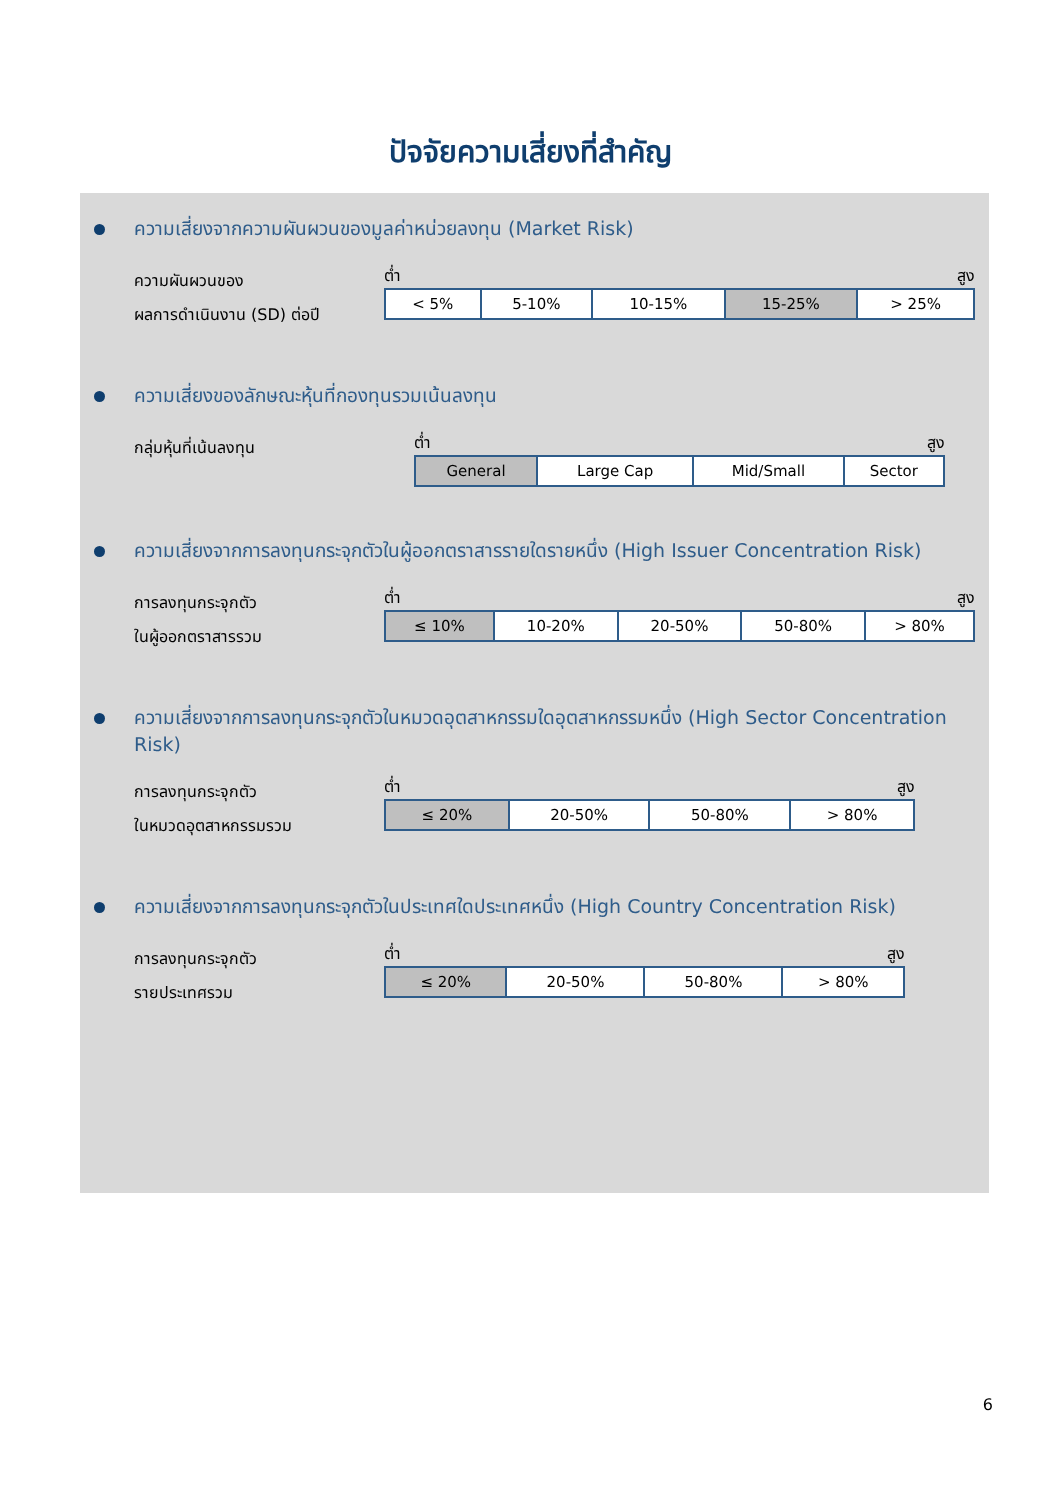ปัจจัยความเสี่ยงที่สำคัญ
ความเสี่ยงจากความผันผวนของมูลค่าหน่วยลงทุน (Market Risk)
ความผันผวนของ
ผลการดำเนินงาน (SD) ต่อปี
ต่ำ สูง
| < 5% | 5-10% | 10-15% | 15-25% | > 25% |
ความเสี่ยงของลักษณะหุ้นที่กองทุนรวมเน้นลงทุน
กลุ่มหุ้นที่เน้นลงทุน
ต่ำ สูง
| General | Large Cap | Mid/Small | Sector |
ความเสี่ยงจากการลงทุนกระจุกตัวในผู้ออกตราสารรายใดรายหนึ่ง (High Issuer Concentration Risk)
การลงทุนกระจุกตัว
ในผู้ออกตราสารรวม
ต่ำ สูง
| ≤ 10% | 10-20% | 20-50% | 50-80% | > 80% |
ความเสี่ยงจากการลงทุนกระจุกตัวในหมวดอุตสาหกรรมใดอุตสาหกรรมหนึ่ง (High Sector Concentration Risk)
การลงทุนกระจุกตัว
ในหมวดอุตสาหกรรมรวม
ต่ำ สูง
| ≤ 20% | 20-50% | 50-80% | > 80% |
ความเสี่ยงจากการลงทุนกระจุกตัวในประเทศใดประเทศหนึ่ง (High Country Concentration Risk)
การลงทุนกระจุกตัว
รายประเทศรวม
ต่ำ สูง
| ≤ 20% | 20-50% | 50-80% | > 80% |
6